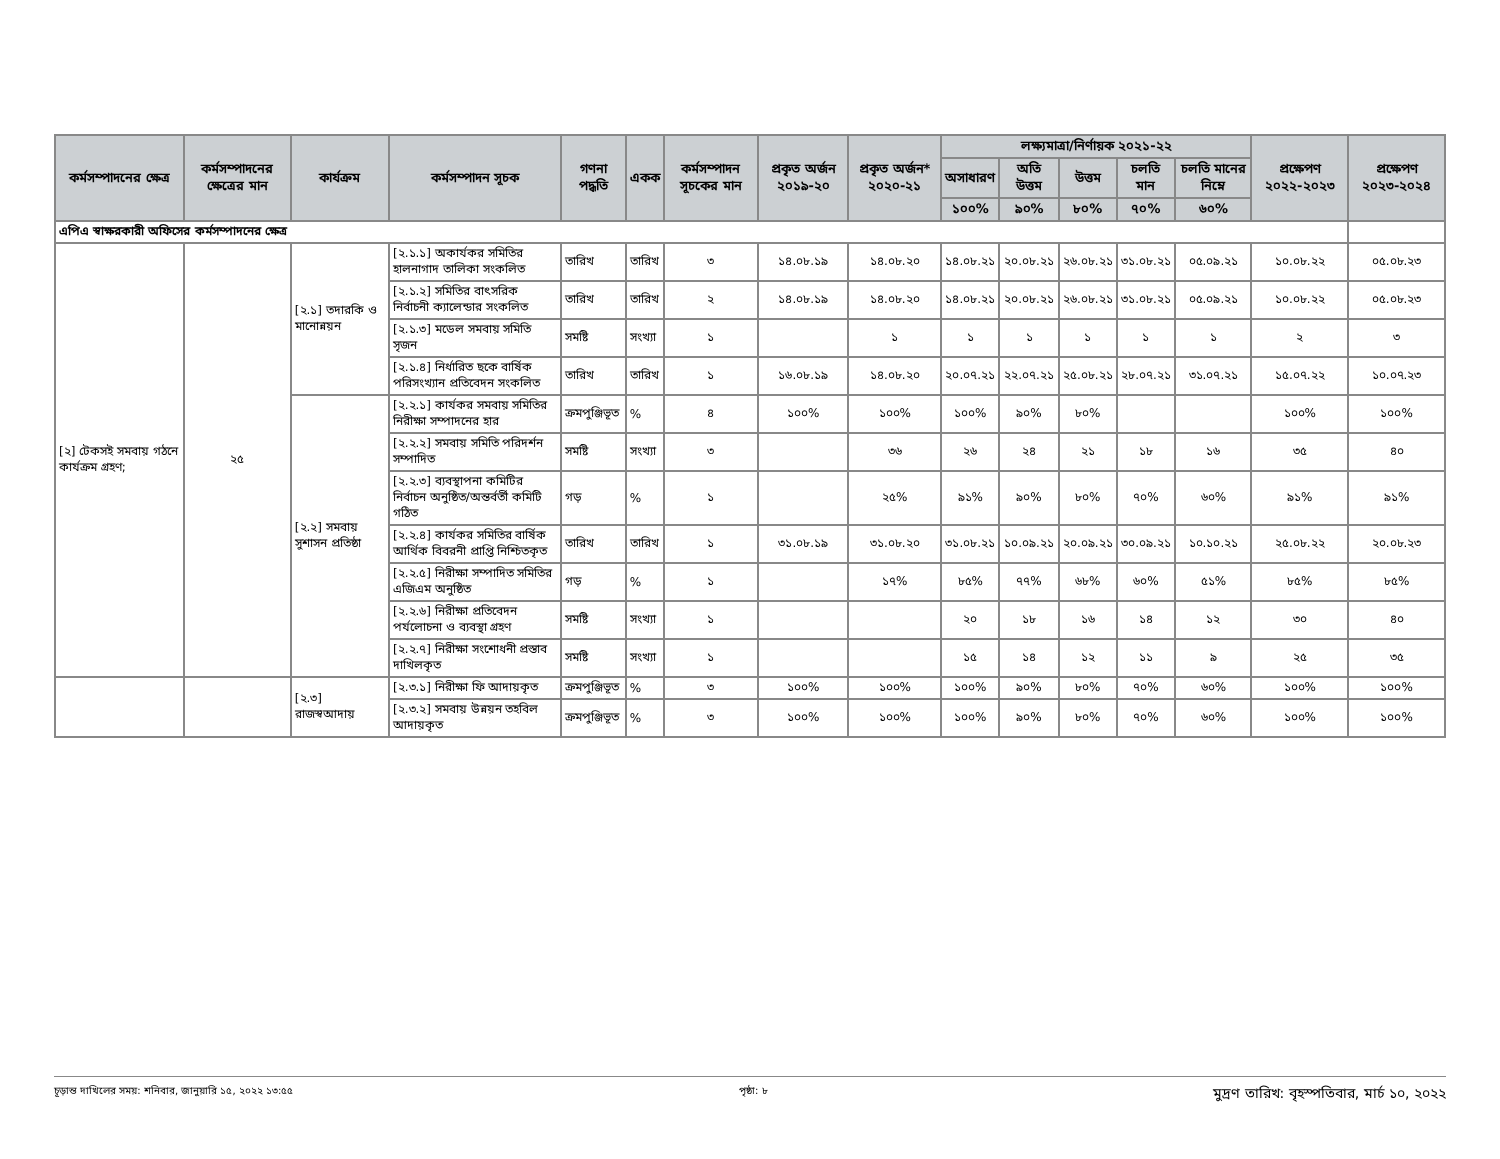| কর্মসম্পাদনের ক্ষেত্র | কর্মসম্পাদনের ক্ষেত্রের মান | কার্যক্রম | কর্মসম্পাদন সূচক | গণনা পদ্ধতি | একক | কর্মসম্পাদন সূচকের মান | প্রকৃত অর্জন ২০১৯-২০ | প্রকৃত অর্জন* ২০২০-২১ | লক্ষ্যমাত্রা/নির্ণায়ক ২০২১-২২ | | | | | প্রক্ষেপণ ২০২২-২০২৩ | প্রক্ষেপণ ২০২৩-২০২৪ |
| --- | --- | --- | --- | --- | --- | --- | --- | --- | --- | --- | --- | --- | --- | --- | --- |
| | | | | | | | | | অসাধারণ | অতি উত্তম | উত্তম | চলতি মান | চলতি মানের নিম্নে | | |
| | | | | | | | | | ১০০% | ৯০% | ৮০% | ৭০% | ৬০% | | |
| এপিএ স্বাক্ষরকারী অফিসের কর্মসম্পাদনের ক্ষেত্র | | | | | | | | | | | | | | | |
| [২] টেকসই সমবায় গঠনে কার্যক্রম গ্রহণ; | ২৫ | [২.১] তদারকি ও মানোন্নয়ন | [২.১.১] অকার্যকর সমিতির হালনাগাদ তালিকা সংকলিত | তারিখ | তারিখ | ৩ | ১৪.০৮.১৯ | ১৪.০৮.২০ | ১৪.০৮.২১ | ২০.০৮.২১ | ২৬.০৮.২১ | ৩১.০৮.২১ | ০৫.০৯.২১ | ১০.০৮.২২ | ০৫.০৮.২৩ |
| | | | [২.১.২] সমিতির বাৎসরিক নির্বাচনী ক্যালেন্ডার সংকলিত | তারিখ | তারিখ | ২ | ১৪.০৮.১৯ | ১৪.০৮.২০ | ১৪.০৮.২১ | ২০.০৮.২১ | ২৬.০৮.২১ | ৩১.০৮.২১ | ০৫.০৯.২১ | ১০.০৮.২২ | ০৫.০৮.২৩ |
| | | | [২.১.৩] মডেল সমবায় সমিতি সৃজন | সমষ্টি | সংখ্যা | ১ | | ১ | ১ | ১ | ১ | ১ | ১ | ২ | ৩ |
| | | | [২.১.৪] নির্ধারিত ছকে বার্ষিক পরিসংখ্যান প্রতিবেদন সংকলিত | তারিখ | তারিখ | ১ | ১৬.০৮.১৯ | ১৪.০৮.২০ | ২০.০৭.২১ | ২২.০৭.২১ | ২৫.০৮.২১ | ২৮.০৭.২১ | ৩১.০৭.২১ | ১৫.০৭.২২ | ১০.০৭.২৩ |
| | | [২.২] সমবায় সুশাসন প্রতিষ্ঠা | [২.২.১] কার্যকর সমবায় সমিতির নিরীক্ষা সম্পাদনের হার | ক্রমপুঞ্জিভূত | % | ৪ | ১০০% | ১০০% | ১০০% | ৯০% | ৮০% | | | ১০০% | ১০০% |
| | | | [২.২.২] সমবায় সমিতি পরিদর্শন সম্পাদিত | সমষ্টি | সংখ্যা | ৩ | | ৩৬ | ২৬ | ২৪ | ২১ | ১৮ | ১৬ | ৩৫ | ৪০ |
| | | | [২.২.৩] ব্যবস্থাপনা কমিটির নির্বাচন অনুষ্ঠিত/অন্তর্বর্তী কমিটি গঠিত | গড় | % | ১ | | ২৫% | ৯১% | ৯০% | ৮০% | ৭০% | ৬০% | ৯১% | ৯১% |
| | | | [২.২.৪] কার্যকর সমিতির বার্ষিক আর্থিক বিবরনী প্রাপ্তি নিশ্চিতকৃত | তারিখ | তারিখ | ১ | ৩১.০৮.১৯ | ৩১.০৮.২০ | ৩১.০৮.২১ | ১০.০৯.২১ | ২০.০৯.২১ | ৩০.০৯.২১ | ১০.১০.২১ | ২৫.০৮.২২ | ২০.০৮.২৩ |
| | | | [২.২.৫] নিরীক্ষা সম্পাদিত সমিতির এজিএম অনুষ্ঠিত | গড় | % | ১ | | ১৭% | ৮৫% | ৭৭% | ৬৮% | ৬০% | ৫১% | ৮৫% | ৮৫% |
| | | | [২.২.৬] নিরীক্ষা প্রতিবেদন পর্যলোচনা ও ব্যবস্থা গ্রহণ | সমষ্টি | সংখ্যা | ১ | | | ২০ | ১৮ | ১৬ | ১৪ | ১২ | ৩০ | ৪০ |
| | | | [২.২.৭] নিরীক্ষা সংশোধনী প্রস্তাব দাখিলকৃত | সমষ্টি | সংখ্যা | ১ | | | ১৫ | ১৪ | ১২ | ১১ | ৯ | ২৫ | ৩৫ |
| | | [২.৩] রাজস্বআদায় | [২.৩.১] নিরীক্ষা ফি আদায়কৃত | ক্রমপুঞ্জিভূত | % | ৩ | ১০০% | ১০০% | ১০০% | ৯০% | ৮০% | ৭০% | ৬০% | ১০০% | ১০০% |
| | | | [২.৩.২] সমবায় উন্নয়ন তহবিল আদায়কৃত | ক্রমপুঞ্জিভূত | % | ৩ | ১০০% | ১০০% | ১০০% | ৯০% | ৮০% | ৭০% | ৬০% | ১০০% | ১০০% |
চূড়ান্ত দাখিলের সময়: শনিবার, জানুয়ারি ১৫, ২০২২ ১৩:৫৫ পৃষ্ঠা: ৮ মুদ্রণ তারিখ: বৃহস্পতিবার, মার্চ ১০, ২০২২